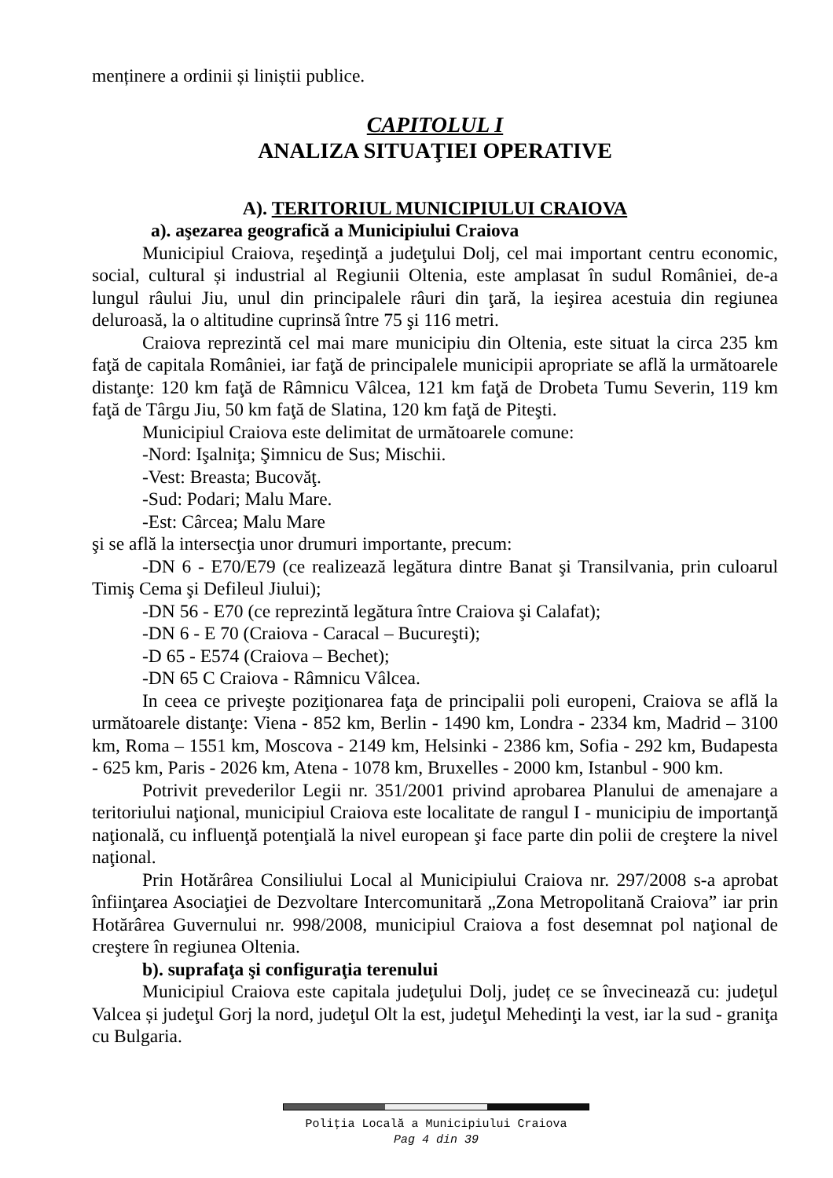menținere a ordinii și liniștii publice.
CAPITOLUL I
ANALIZA SITUAŢIEI OPERATIVE
A). TERITORIUL MUNICIPIULUI CRAIOVA
a). aşezarea geografică a Municipiului Craiova
Municipiul Craiova, reşedinţă a judeţului Dolj, cel mai important centru economic, social, cultural și industrial al Regiunii Oltenia, este amplasat în sudul României, de-a lungul râului Jiu, unul din principalele râuri din ţară, la ieşirea acestuia din regiunea deluroasă, la o altitudine cuprinsă între 75 şi 116 metri.
Craiova reprezintă cel mai mare municipiu din Oltenia, este situat la circa 235 km faţă de capitala României, iar faţă de principalele municipii apropriate se află la următoarele distanţe: 120 km faţă de Râmnicu Vâlcea, 121 km faţă de Drobeta Tumu Severin, 119 km faţă de Târgu Jiu, 50 km faţă de Slatina, 120 km faţă de Piteşti.
Municipiul Craiova este delimitat de următoarele comune:
-Nord: Işalniţa; Şimnicu de Sus; Mischii.
-Vest: Breasta; Bucovăţ.
-Sud: Podari; Malu Mare.
-Est: Cârcea; Malu Mare
şi se află la intersecţia unor drumuri importante, precum:
-DN 6 - E70/E79 (ce realizează legătura dintre Banat şi Transilvania, prin culoarul Timiş Cema şi Defileul Jiului);
-DN 56 - E70 (ce reprezintă legătura între Craiova şi Calafat);
-DN 6 - E 70 (Craiova - Caracal – Bucureşti);
-D 65 - E574 (Craiova – Bechet);
-DN 65 C Craiova - Râmnicu Vâlcea.
In ceea ce priveşte poziţionarea faţa de principalii poli europeni, Craiova se află la următoarele distanţe: Viena - 852 km, Berlin - 1490 km, Londra - 2334 km, Madrid – 3100 km, Roma – 1551 km, Moscova - 2149 km, Helsinki - 2386 km, Sofia - 292 km, Budapesta - 625 km, Paris - 2026 km, Atena - 1078 km, Bruxelles - 2000 km, Istanbul - 900 km.
Potrivit prevederilor Legii nr. 351/2001 privind aprobarea Planului de amenajare a teritoriului naţional, municipiul Craiova este localitate de rangul I - municipiu de importanţă naţională, cu influenţă potenţială la nivel european şi face parte din polii de creştere la nivel naţional.
Prin Hotărârea Consiliului Local al Municipiului Craiova nr. 297/2008 s-a aprobat înfiinţarea Asociaţiei de Dezvoltare Intercomunitară „Zona Metropolitană Craiova” iar prin Hotărârea Guvernului nr. 998/2008, municipiul Craiova a fost desemnat pol naţional de creştere în regiunea Oltenia.
b). suprafaţa şi configuraţia terenului
Municipiul Craiova este capitala judeţului Dolj, județ ce se învecinează cu: judeţul Valcea și judeţul Gorj la nord, judeţul Olt la est, judeţul Mehedinţi la vest, iar la sud - graniţa cu Bulgaria.
Poliţia Locală a Municipiului Craiova
Pag 4 din 39